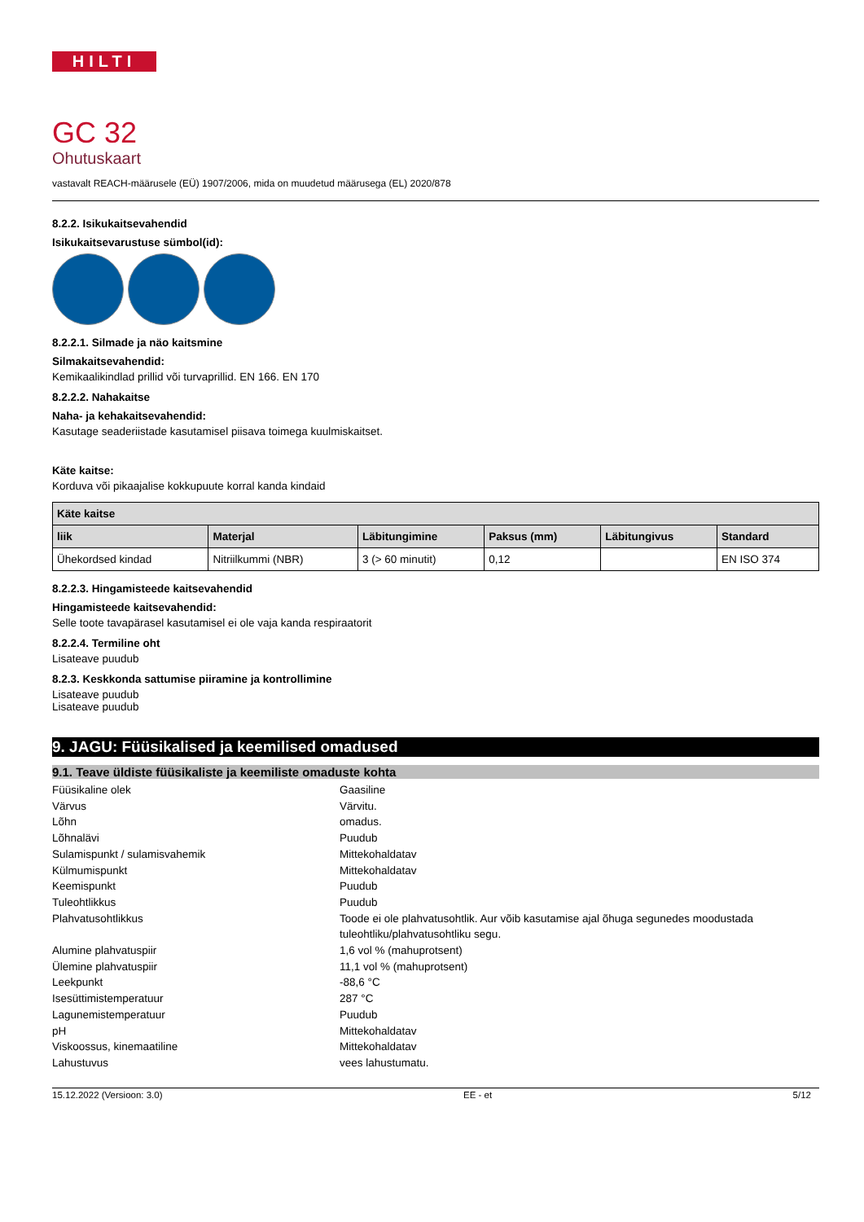HILTI
GC 32
Ohutuskaart
vastavalt REACH-määrusele (EÜ) 1907/2006, mida on muudetud määrusega (EL) 2020/878
8.2.2. Isikukaitsevahendid
Isikukaitsevarustuse sümbol(id):
8.2.2.1. Silmade ja näo kaitsmine
Silmakaitsevahendid:
Kemikaalikindlad prillid või turvaprillid. EN 166. EN 170
8.2.2.2. Nahakaitse
Naha- ja kehakaitsevahendid:
Kasutage seaderiistade kasutamisel piisava toimega kuulmiskaitset.
Käte kaitse:
Korduva või pikaajalise kokkupuute korral kanda kindaid
| Käte kaitse | | | | | |
| --- | --- | --- | --- | --- | --- |
| liik | Materjal | Läbitungimine | Paksus (mm) | Läbitungivus | Standard |
| Ühekordsed kindad | Nitriilkummi (NBR) | 3 (> 60 minutit) | 0,12 | | EN ISO 374 |
8.2.2.3. Hingamisteede kaitsevahendid
Hingamisteede kaitsevahendid:
Selle toote tavapärasel kasutamisel ei ole vaja kanda respiraatorit
8.2.2.4. Termiline oht
Lisateave puudub
8.2.3. Keskkonda sattumise piiramine ja kontrollimine
Lisateave puudub
Lisateave puudub
9. JAGU: Füüsikalised ja keemilised omadused
9.1. Teave üldiste füüsikaliste ja keemiliste omaduste kohta
Füüsikaline olek
Gaasiline
Värvus
Värvitu.
Lõhn
omadus.
Lõhnalävi
Puudub
Sulamispunkt / sulamisvahemik
Mittekohaldatav
Külmumispunkt
Mittekohaldatav
Keemispunkt
Puudub
Tuleohtlikkus
Puudub
Plahvatusohtlikkus
Toode ei ole plahvatusohtlik. Aur võib kasutamise ajal õhuga segunedes moodustada tuleohtliku/plahvatusohtliku segu.
Alumine plahvatuspiir
1,6 vol % (mahuprotsent)
Ülemine plahvatuspiir
11,1 vol % (mahuprotsent)
Leekpunkt
-88,6 °C
Isesüttimistemperatuur
287 °C
Lagunemistemperatuur
Puudub
pH
Mittekohaldatav
Viskoossus, kinemaatiline
Mittekohaldatav
Lahustuvus
vees lahustumatu.
15.12.2022 (Versioon: 3.0) EE - et 5/12